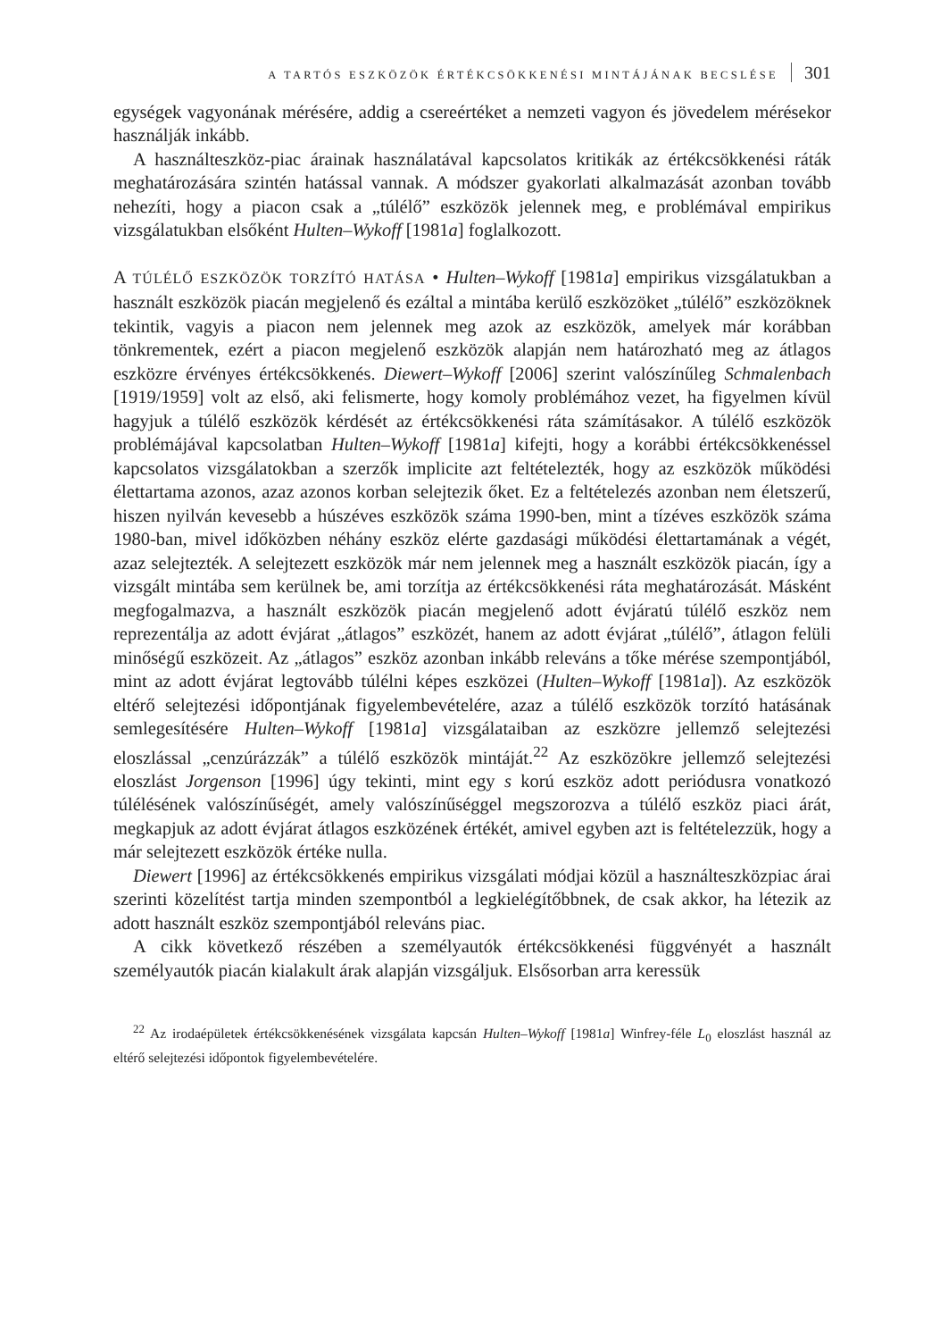A TARTÓS ESZKÖZÖK ÉRTÉKCSÖKKENÉSI MINTÁJÁNAK BECSLÉSE 301
egységek vagyonának mérésére, addig a csereértéket a nemzeti vagyon és jövedelem mérésekor használják inkább.
A használteszköz-piac árainak használatával kapcsolatos kritikák az értékcsökkenési ráták meghatározására szintén hatással vannak. A módszer gyakorlati alkalmazását azonban tovább nehezíti, hogy a piacon csak a „túlélő” eszközök jelennek meg, e problémával empirikus vizsgálatukban elsőként Hulten–Wykoff [1981a] foglalkozott.
A TÚLÉLŐ ESZKÖZÖK TORZÍTÓ HATÁSA • Hulten–Wykoff [1981a] empirikus vizsgálatukban a használt eszközök piacán megjelenő és ezáltal a mintába kerülő eszközöket „túlélő” eszközöknek tekintik, vagyis a piacon nem jelennek meg azok az eszközök, amelyek már korábban tönkrementek, ezért a piacon megjelenő eszközök alapján nem határozható meg az átlagos eszközre érvényes értékcsökkenés. Diewert–Wykoff [2006] szerint valószínűleg Schmalenbach [1919/1959] volt az első, aki felismerte, hogy komoly problémához vezet, ha figyelmen kívül hagyjuk a túlélő eszközök kérdését az értékcsökkenési ráta számításakor. A túlélő eszközök problémájával kapcsolatban Hulten–Wykoff [1981a] kifejti, hogy a korábbi értékcsökkenéssel kapcsolatos vizsgálatokban a szerzők implicite azt feltételezték, hogy az eszközök működési élettartama azonos, azaz azonos korban selejtezik őket. Ez a feltételezés azonban nem életszerű, hiszen nyilván kevesebb a húszéves eszközök száma 1990-ben, mint a tízéves eszközök száma 1980-ban, mivel időközben néhány eszköz elérte gazdasági működési élettartamának a végét, azaz selejtezték. A selejtezett eszközök már nem jelennek meg a használt eszközök piacán, így a vizsgált mintába sem kerülnek be, ami torzítja az értékcsökkenési ráta meghatározását. Másként megfogalmazva, a használt eszközök piacán megjelenő adott évjáratú túlélő eszköz nem reprezentálja az adott évjárat „átlagos” eszközét, hanem az adott évjárat „túlélő”, átlagon felüli minőségű eszközeit. Az „átlagos” eszköz azonban inkább releváns a tőke mérése szempontjából, mint az adott évjárat legtovább túlélni képes eszközei (Hulten–Wykoff [1981a]). Az eszközök eltérő selejtezési időpontjának figyelembevételére, azaz a túlélő eszközök torzító hatásának semlegesítésére Hulten–Wykoff [1981a] vizsgálataiban az eszközre jellemző selejtezési eloszlással „cenzúrázzák” a túlélő eszközök mintáját.<sup>22</sup> Az eszközökre jellemző selejtezési eloszlást Jorgenson [1996] úgy tekinti, mint egy s korú eszköz adott periódusra vonatkozó túlélésének valószínűségét, amely valószínűséggel megszorozva a túlélő eszköz piaci árát, megkapjuk az adott évjárat átlagos eszközének értékét, amivel egyben azt is feltételezzük, hogy a már selejtezett eszközök értéke nulla.
Diewert [1996] az értékcsökkenés empirikus vizsgálati módjai közül a használteszközpiac árai szerinti közelítést tartja minden szempontból a legkielégítőbbnek, de csak akkor, ha létezik az adott használt eszköz szempontjából releváns piac.
A cikk következő részében a személyautók értékcsökkenési függvényét a használt személyautók piacán kialakult árak alapján vizsgáljuk. Elsősorban arra keressük
<sup>22</sup> Az irodaépületek értékcsökkenésének vizsgálata kapcsán Hulten–Wykoff [1981a] Winfrey-féle L<sub>0</sub> eloszlást használ az eltérő selejtezési időpontok figyelembevételére.